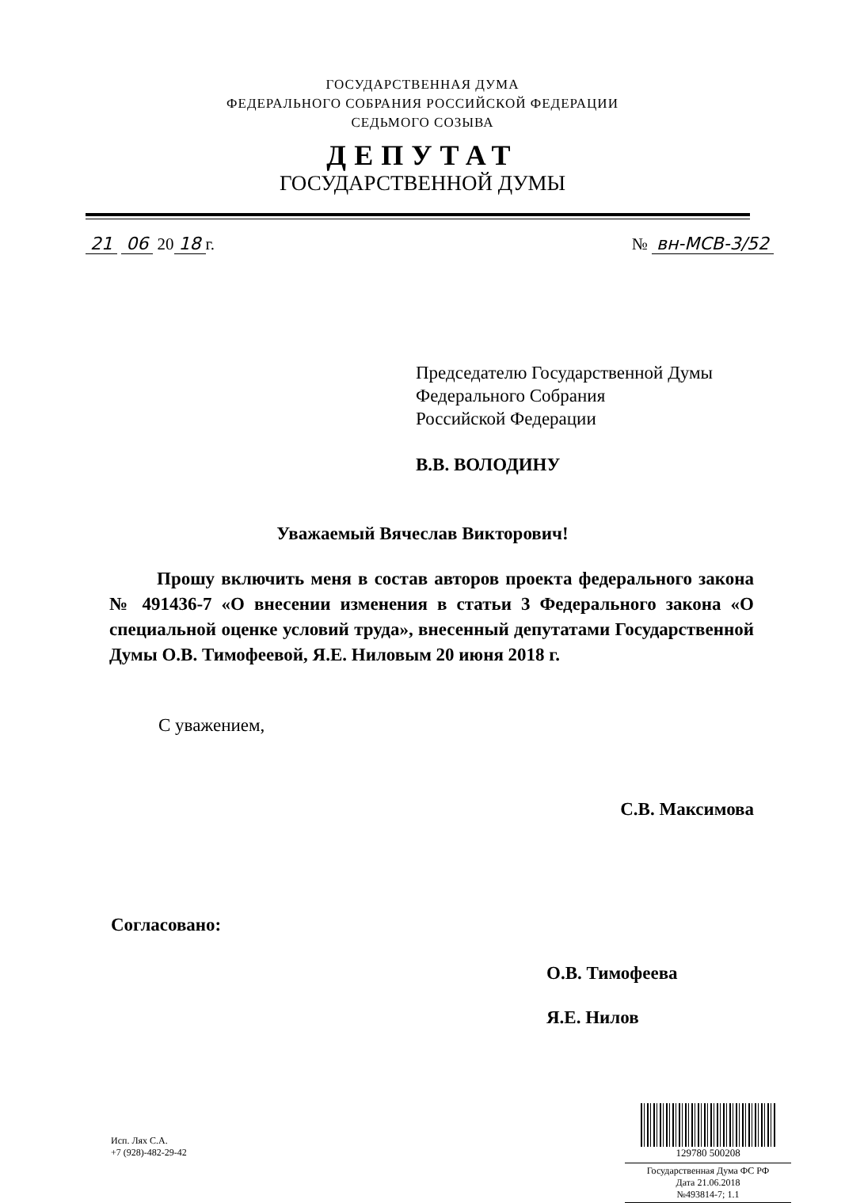ГОСУДАРСТВЕННАЯ ДУМА
ФЕДЕРАЛЬНОГО СОБРАНИЯ РОССИЙСКОЙ ФЕДЕРАЦИИ
СЕДЬМОГО СОЗЫВА
ДЕПУТАТ
ГОСУДАРСТВЕННОЙ ДУМЫ
21 06 20 18 г. № вн-МСВ-3/52
Председателю Государственной Думы
Федерального Собрания
Российской Федерации
В.В. ВОЛОДИНУ
Уважаемый Вячеслав Викторович!
Прошу включить меня в состав авторов проекта федерального закона № 491436-7 «О внесении изменения в статьи 3 Федерального закона «О специальной оценке условий труда», внесенный депутатами Государственной Думы О.В. Тимофеевой, Я.Е. Ниловым 20 июня 2018 г.
С уважением,
С.В. Максимова
Согласовано:
О.В. Тимофеева
Я.Е. Нилов
Исп. Лях С.А.
+7 (928)-482-29-42
129780 500208
Государственная Дума ФС РФ
Дата 21.06.2018
№493814-7; 1.1